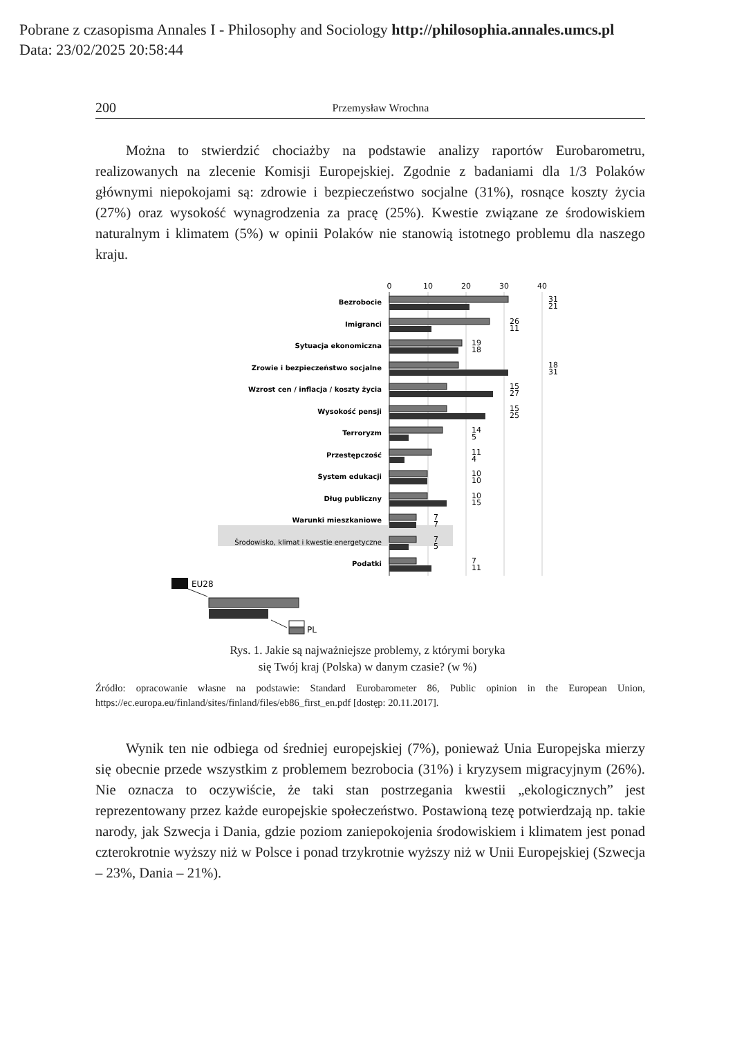Pobrane z czasopisma Annales I - Philosophy and Sociology http://philosophia.annales.umcs.pl
Data: 23/02/2025 20:58:44
200 Przemysław Wrochna
Można to stwierdzić chociażby na podstawie analizy raportów Eurobarometru, realizowanych na zlecenie Komisji Europejskiej. Zgodnie z badaniami dla 1/3 Polaków głównymi niepokojami są: zdrowie i bezpieczeństwo socjalne (31%), rosnące koszty życia (27%) oraz wysokość wynagrodzenia za pracę (25%). Kwestie związane ze środowiskiem naturalnym i klimatem (5%) w opinii Polaków nie stanowią istotnego problemu dla naszego kraju.
0
10
20
30
40
Bezrobocie
Imigranci
Sytuacja ekonomiczna
Zrowie i bezpieczeństwo socjalne
Wzrost cen / inflacja / koszty życia
Wysokość pensji
Terroryzm
Przestępczość
System edukacji
Dług publiczny
Warunki mieszkaniowe
Środowisko, klimat i kwestie energetyczne
Podatki
31
21
26
11
19
18
18
31
15
27
15
25
14
5
11
4
10
10
10
15
7
7
7
5
7
11
EU28
PL
Rys. 1. Jakie są najważniejsze problemy, z którymi boryka
się Twój kraj (Polska) w danym czasie? (w %)
Źródło: opracowanie własne na podstawie: Standard Eurobarometer 86, Public opinion in the European Union, https://ec.europa.eu/finland/sites/finland/files/eb86_first_en.pdf [dostęp: 20.11.2017].
Wynik ten nie odbiega od średniej europejskiej (7%), ponieważ Unia Europejska mierzy się obecnie przede wszystkim z problemem bezrobocia (31%) i kryzysem migracyjnym (26%). Nie oznacza to oczywiście, że taki stan postrzegania kwestii „ekologicznych” jest reprezentowany przez każde europejskie społeczeństwo. Postawioną tezę potwierdzają np. takie narody, jak Szwecja i Dania, gdzie poziom zaniepokojenia środowiskiem i klimatem jest ponad czterokrotnie wyższy niż w Polsce i ponad trzykrotnie wyższy niż w Unii Europejskiej (Szwecja – 23%, Dania – 21%).